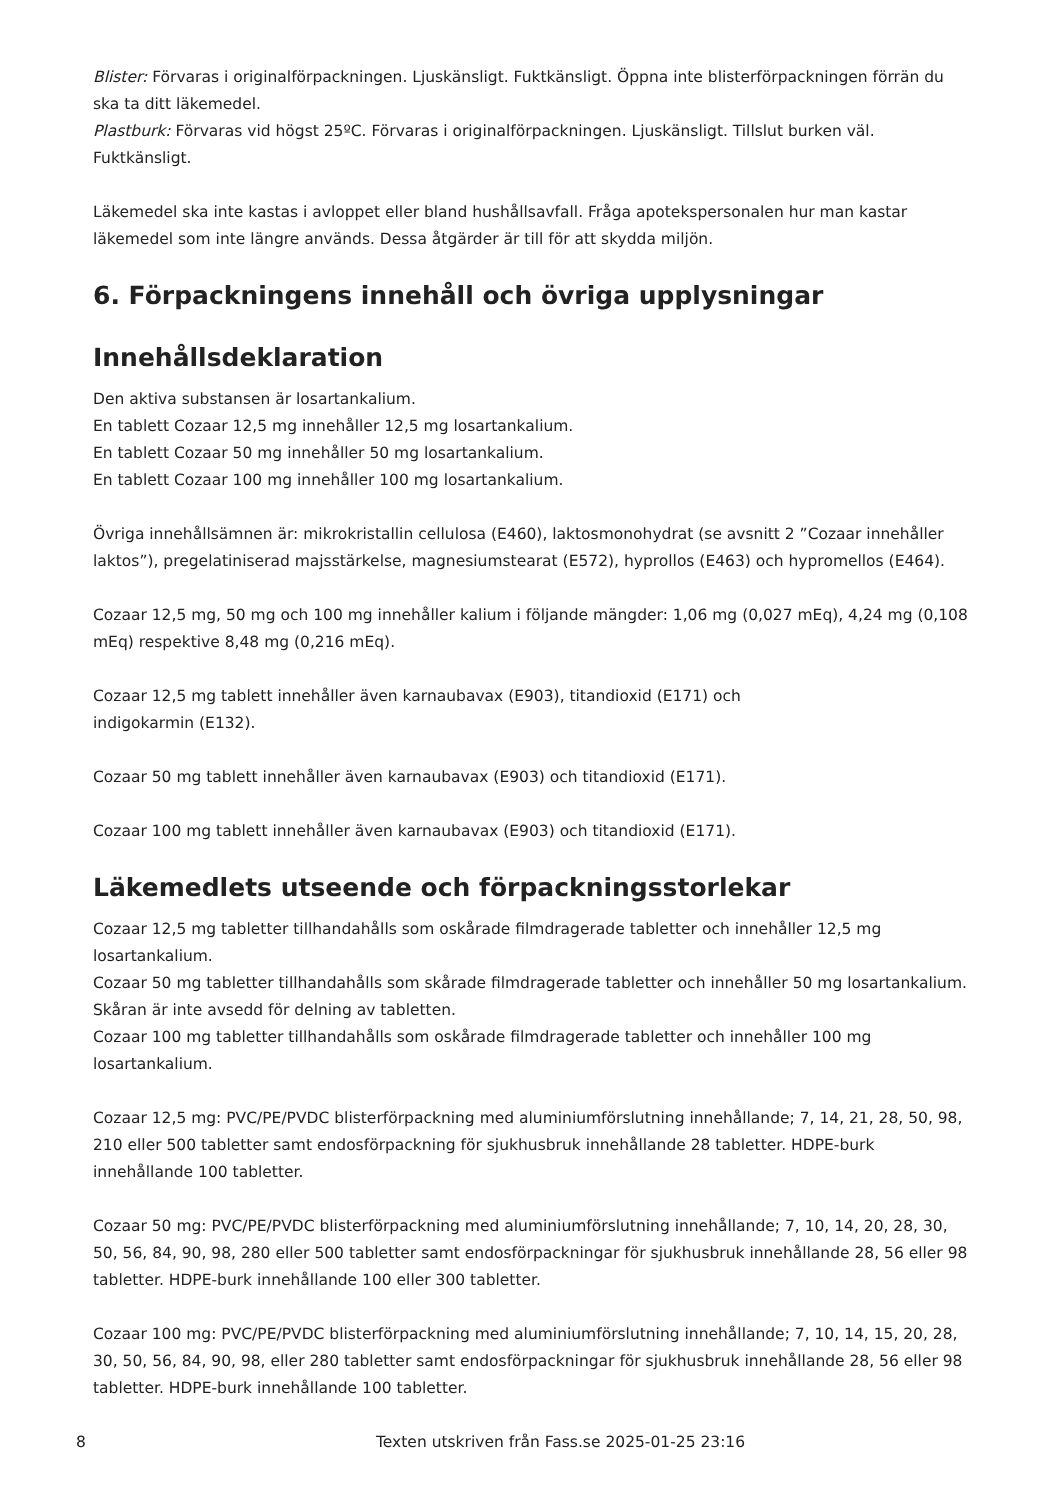Blister: Förvaras i originalförpackningen. Ljuskänsligt. Fuktkänsligt. Öppna inte blisterförpackningen förrän du ska ta ditt läkemedel.
Plastburk: Förvaras vid högst 25ºC. Förvaras i originalförpackningen. Ljuskänsligt. Tillslut burken väl. Fuktkänsligt.
Läkemedel ska inte kastas i avloppet eller bland hushållsavfall. Fråga apotekspersonalen hur man kastar läkemedel som inte längre används. Dessa åtgärder är till för att skydda miljön.
6. Förpackningens innehåll och övriga upplysningar
Innehållsdeklaration
Den aktiva substansen är losartankalium.
En tablett Cozaar 12,5 mg innehåller 12,5 mg losartankalium.
En tablett Cozaar 50 mg innehåller 50 mg losartankalium.
En tablett Cozaar 100 mg innehåller 100 mg losartankalium.
Övriga innehållsämnen är: mikrokristallin cellulosa (E460), laktosmonohydrat (se avsnitt 2 ”Cozaar innehåller laktos”), pregelatiniserad majsstärkelse, magnesiumstearat (E572), hyprollos (E463) och hypromellos (E464).
Cozaar 12,5 mg, 50 mg och 100 mg innehåller kalium i följande mängder: 1,06 mg (0,027 mEq), 4,24 mg (0,108 mEq) respektive 8,48 mg (0,216 mEq).
Cozaar 12,5 mg tablett innehåller även karnaubavax (E903), titandioxid (E171) och
indigokarmin (E132).
Cozaar 50 mg tablett innehåller även karnaubavax (E903) och titandioxid (E171).
Cozaar 100 mg tablett innehåller även karnaubavax (E903) och titandioxid (E171).
Läkemedlets utseende och förpackningsstorlekar
Cozaar 12,5 mg tabletter tillhandahålls som oskårade filmdragerade tabletter och innehåller 12,5 mg losartankalium.
Cozaar 50 mg tabletter tillhandahålls som skårade filmdragerade tabletter och innehåller 50 mg losartankalium. Skåran är inte avsedd för delning av tabletten.
Cozaar 100 mg tabletter tillhandahålls som oskårade filmdragerade tabletter och innehåller 100 mg losartankalium.
Cozaar 12,5 mg: PVC/PE/PVDC blisterförpackning med aluminiumförslutning innehållande; 7, 14, 21, 28, 50, 98, 210 eller 500 tabletter samt endosförpackning för sjukhusbruk innehållande 28 tabletter. HDPE-burk innehållande 100 tabletter.
Cozaar 50 mg: PVC/PE/PVDC blisterförpackning med aluminiumförslutning innehållande; 7, 10, 14, 20, 28, 30, 50, 56, 84, 90, 98, 280 eller 500 tabletter samt endosförpackningar för sjukhusbruk innehållande 28, 56 eller 98 tabletter. HDPE-burk innehållande 100 eller 300 tabletter.
Cozaar 100 mg: PVC/PE/PVDC blisterförpackning med aluminiumförslutning innehållande; 7, 10, 14, 15, 20, 28, 30, 50, 56, 84, 90, 98, eller 280 tabletter samt endosförpackningar för sjukhusbruk innehållande 28, 56 eller 98 tabletter. HDPE-burk innehållande 100 tabletter.
8 Texten utskriven från Fass.se 2025-01-25 23:16